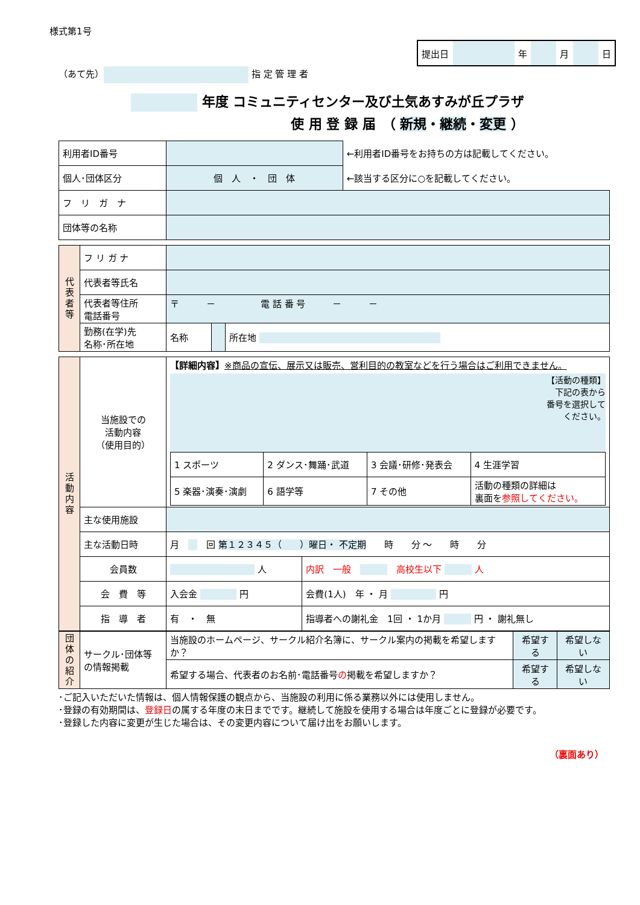様式第1号
| 提出日 | | 年 | | 月 | | 日 |
（あて先） 指 定 管 理 者
年度 コミュニティセンター及び土気あすみが丘プラザ
使 用 登 録 届　（ 新規・継続・変更 ）
| 利用者ID番号 | | ←利用者ID番号をお持ちの方は記載してください。 |
| 個人･団体区分 | 個 人 ・ 団 体 | ←該当する区分に○を記載してください。 |
| フ リ ガ ナ | | |
| 団体等の名称 | | |
| 代表者等 | フ リ ガ ナ | | | |
| | 代表者等氏名 | | | |
| | 代表者等住所 電話番号 | 〒 － 電 話 番 号 － － | | |
| | 勤務(在学)先 名称･所在地 | 名称 | | 所在地 |
| 活動内容 | 当施設での 活動内容 （使用目的） | 【詳細内容】 ※商品の宣伝、展示又は販売、営利目的の教室などを行う場合はご利用できません。 【活動の種類】 下記の表から 番号を選択して ください。 / 1 スポーツ / 2 ダンス･舞踊･武道 / 3 会議･研修･発表会 / 4 生涯学習 / / 5 楽器･演奏･演劇 / 6 語学等 / 7 その他 / 活動の種類の詳細は 裏面を 参照してください。 / | | |
| | 主な使用施設 | | | |
| | 主な活動日時 | 月 回 第１２３４５（ ）曜日・ 不定期 時 分 ～ 時 分 | | |
| | 会員数 | 人 | | 内訳 一般 高校生以下 人 |
| | 会 費 等 | 入会金 円 | 会費(1人) 年 ・ 月 円 | |
| | 指 導 者 | 有 ・ 無 | 指導者への謝礼金 1回 ・ 1か月 円 ・ 謝礼無し | |
| 団体の紹介 | サークル･団体等 の情報掲載 | 当施設のホームページ、サークル紹介名簿に、サークル案内の掲載を希望しますか？ | 希望する | 希望しない |
| | | 希望する場合、代表者のお名前･電話番号 の 掲載を希望しますか？ | 希望する | 希望しない |
･ご記入いただいた情報は、個人情報保護の観点から、当施設の利用に係る業務以外には使用しません。
･登録の有効期間は、登録日の属する年度の末日までです。継続して施設を使用する場合は年度ごとに登録が必要です。
･登録した内容に変更が生じた場合は、その変更内容について届け出をお願いします。
（裏面あり）